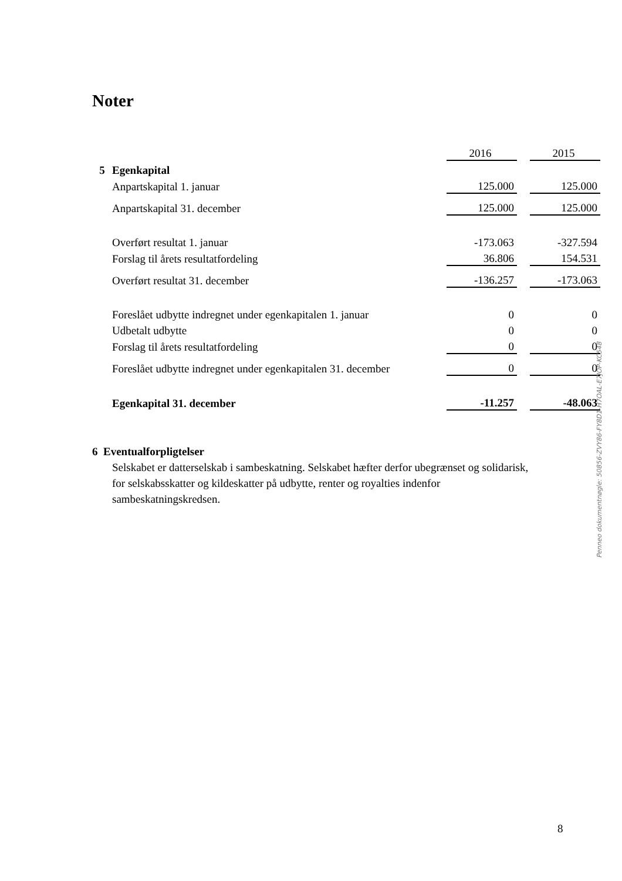Noter
| | | 2016 | | 2015 |
| 5 | Egenkapital | | | |
| | Anpartskapital 1. januar | 125.000 | | 125.000 |
| | Anpartskapital 31. december | 125.000 | | 125.000 |
| | Overført resultat 1. januar | -173.063 | | -327.594 |
| | Forslag til årets resultatfordeling | 36.806 | | 154.531 |
| | Overført resultat 31. december | -136.257 | | -173.063 |
| | Foreslået udbytte indregnet under egenkapitalen 1. januar | 0 | | 0 |
| | Udbetalt udbytte | 0 | | 0 |
| | Forslag til årets resultatfordeling | 0 | | 0 |
| | Foreslået udbytte indregnet under egenkapitalen 31. december | 0 | | 0 |
| | Egenkapital 31. december | -11.257 | | -48.063 |
6 Eventualforpligtelser
Selskabet er datterselskab i sambeskatning. Selskabet hæfter derfor ubegrænset og solidarisk, for selskabsskatter og kildeskatter på udbytte, renter og royalties indenfor sambeskatningskredsen.
8
Penneo dokumentnøgle: 50856-ZVY86-FY8D1-H7OAL-E7JOP-KC548